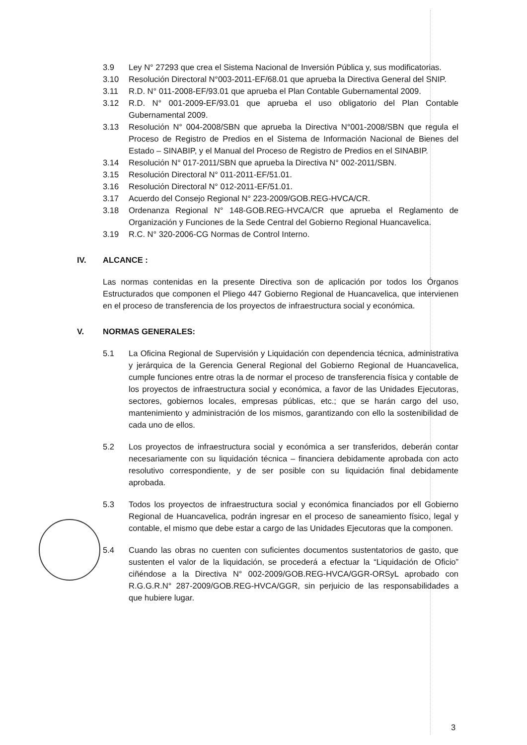3.9 Ley N° 27293 que crea el Sistema Nacional de Inversión Pública y, sus modificatorias.
3.10 Resolución Directoral N°003-2011-EF/68.01 que aprueba la Directiva General del SNIP.
3.11 R.D. N° 011-2008-EF/93.01 que aprueba el Plan Contable Gubernamental 2009.
3.12 R.D. N° 001-2009-EF/93.01 que aprueba el uso obligatorio del Plan Contable Gubernamental 2009.
3.13 Resolución N° 004-2008/SBN que aprueba la Directiva N°001-2008/SBN que regula el Proceso de Registro de Predios en el Sistema de Información Nacional de Bienes del Estado – SINABIP, y el Manual del Proceso de Registro de Predios en el SINABIP.
3.14 Resolución N° 017-2011/SBN que aprueba la Directiva N° 002-2011/SBN.
3.15 Resolución Directoral N° 011-2011-EF/51.01.
3.16 Resolución Directoral N° 012-2011-EF/51.01.
3.17 Acuerdo del Consejo Regional N° 223-2009/GOB.REG-HVCA/CR.
3.18 Ordenanza Regional N° 148-GOB.REG-HVCA/CR que aprueba el Reglamento de Organización y Funciones de la Sede Central del Gobierno Regional Huancavelica.
3.19 R.C. N° 320-2006-CG Normas de Control Interno.
IV. ALCANCE :
Las normas contenidas en la presente Directiva son de aplicación por todos los Órganos Estructurados que componen el Pliego 447 Gobierno Regional de Huancavelica, que intervienen en el proceso de transferencia de los proyectos de infraestructura social y económica.
V. NORMAS GENERALES:
5.1 La Oficina Regional de Supervisión y Liquidación con dependencia técnica, administrativa y jerárquica de la Gerencia General Regional del Gobierno Regional de Huancavelica, cumple funciones entre otras la de normar el proceso de transferencia física y contable de los proyectos de infraestructura social y económica, a favor de las Unidades Ejecutoras, sectores, gobiernos locales, empresas públicas, etc.; que se harán cargo del uso, mantenimiento y administración de los mismos, garantizando con ello la sostenibilidad de cada uno de ellos.
5.2 Los proyectos de infraestructura social y económica a ser transferidos, deberán contar necesariamente con su liquidación técnica – financiera debidamente aprobada con acto resolutivo correspondiente, y de ser posible con su liquidación final debidamente aprobada.
5.3 Todos los proyectos de infraestructura social y económica financiados por ell Gobierno Regional de Huancavelica, podrán ingresar en el proceso de saneamiento físico, legal y contable, el mismo que debe estar a cargo de las Unidades Ejecutoras que la componen.
5.4 Cuando las obras no cuenten con suficientes documentos sustentatorios de gasto, que sustenten el valor de la liquidación, se procederá a efectuar la “Liquidación de Oficio” ciñéndose a la Directiva N° 002-2009/GOB.REG-HVCA/GGR-ORSyL aprobado con R.G.G.R.N° 287-2009/GOB.REG-HVCA/GGR, sin perjuicio de las responsabilidades a que hubiere lugar.
3